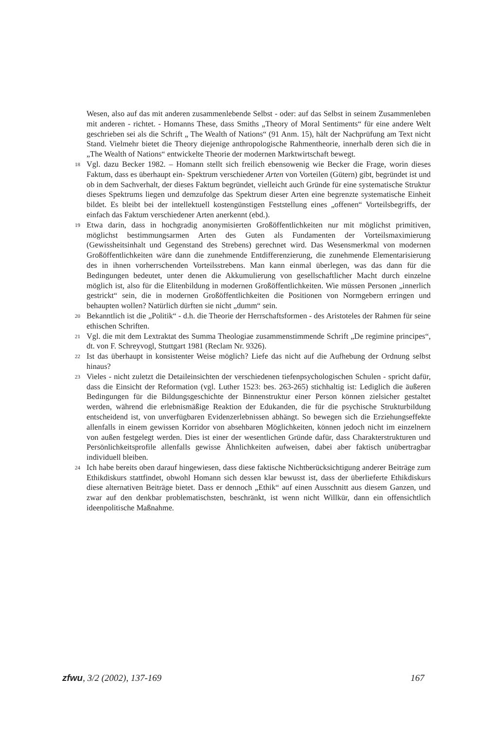Wesen, also auf das mit anderen zusammenlebende Selbst - oder: auf das Selbst in seinem Zusammenleben mit anderen - richtet. - Homanns These, dass Smiths „Theory of Moral Sentiments“ für eine andere Welt geschrieben sei als die Schrift „ The Wealth of Nations“ (91 Anm. 15), hält der Nachprüfung am Text nicht Stand. Vielmehr bietet die Theory diejenige anthropologische Rahmentheorie, innerhalb deren sich die in „The Wealth of Nations“ entwickelte Theorie der modernen Marktwirtschaft bewegt.
18 Vgl. dazu Becker 1982. – Homann stellt sich freilich ebensowenig wie Becker die Frage, worin dieses Faktum, dass es überhaupt ein- Spektrum verschiedener Arten von Vorteilen (Gütern) gibt, begründet ist und ob in dem Sachverhalt, der dieses Faktum begründet, vielleicht auch Gründe für eine systematische Struktur dieses Spektrums liegen und demzufolge das Spektrum dieser Arten eine begrenzte systematische Einheit bildet. Es bleibt bei der intellektuell kostengünstigen Feststellung eines „offenen“ Vorteilsbegriffs, der einfach das Faktum verschiedener Arten anerkennt (ebd.).
19 Etwa darin, dass in hochgradig anonymisierten Großöffentlichkeiten nur mit möglichst primitiven, möglichst bestimmungsarmen Arten des Guten als Fundamenten der Vorteilsmaximierung (Gewissheitsinhalt und Gegenstand des Strebens) gerechnet wird. Das Wesensmerkmal von modernen Großöffentlichkeiten wäre dann die zunehmende Entdifferenzierung, die zunehmende Elementarisierung des in ihnen vorherrschenden Vorteilsstrebens. Man kann einmal überlegen, was das dann für die Bedingungen bedeutet, unter denen die Akkumulierung von gesellschaftlicher Macht durch einzelne möglich ist, also für die Elitenbildung in modernen Großöffentlichkeiten. Wie müssen Personen „innerlich gestrickt“ sein, die in modernen Großöffentlichkeiten die Positionen von Normgebern erringen und behaupten wollen? Natürlich dürften sie nicht „dumm“ sein.
20 Bekanntlich ist die „Politik“ - d.h. die Theorie der Herrschaftsformen - des Aristoteles der Rahmen für seine ethischen Schriften.
21 Vgl. die mit dem Lextraktat des Summa Theologiae zusammenstimmende Schrift „De regimine principes“, dt. von F. Schreyvogl, Stuttgart 1981 (Reclam Nr. 9326).
22 Ist das überhaupt in konsistenter Weise möglich? Liefe das nicht auf die Aufhebung der Ordnung selbst hinaus?
23 Vieles - nicht zuletzt die Detaileinsichten der verschiedenen tiefenpsychologischen Schulen - spricht dafür, dass die Einsicht der Reformation (vgl. Luther 1523: bes. 263-265) stichhaltig ist: Lediglich die äußeren Bedingungen für die Bildungsgeschichte der Binnenstruktur einer Person können zielsicher gestaltet werden, während die erlebnismäßige Reaktion der Edukanden, die für die psychische Strukturbildung entscheidend ist, von unverfügbaren Evidenzerlebnissen abhängt. So bewegen sich die Erziehungseffekte allenfalls in einem gewissen Korridor von absehbaren Möglichkeiten, können jedoch nicht im einzelnern von außen festgelegt werden. Dies ist einer der wesentlichen Gründe dafür, dass Charakterstrukturen und Persönlichkeitsprofile allenfalls gewisse Ähnlichkeiten aufweisen, dabei aber faktisch unübertragbar individuell bleiben.
24 Ich habe bereits oben darauf hingewiesen, dass diese faktische Nichtberücksichtigung anderer Beiträge zum Ethikdiskurs stattfindet, obwohl Homann sich dessen klar bewusst ist, dass der überlieferte Ethikdiskurs diese alternativen Beiträge bietet. Dass er dennoch „Ethik“ auf einen Ausschnitt aus diesem Ganzen, und zwar auf den denkbar problematischsten, beschränkt, ist wenn nicht Willkür, dann ein offensichtlich ideenpolitische Maßnahme.
zfwu, 3/2 (2002), 137-169 167